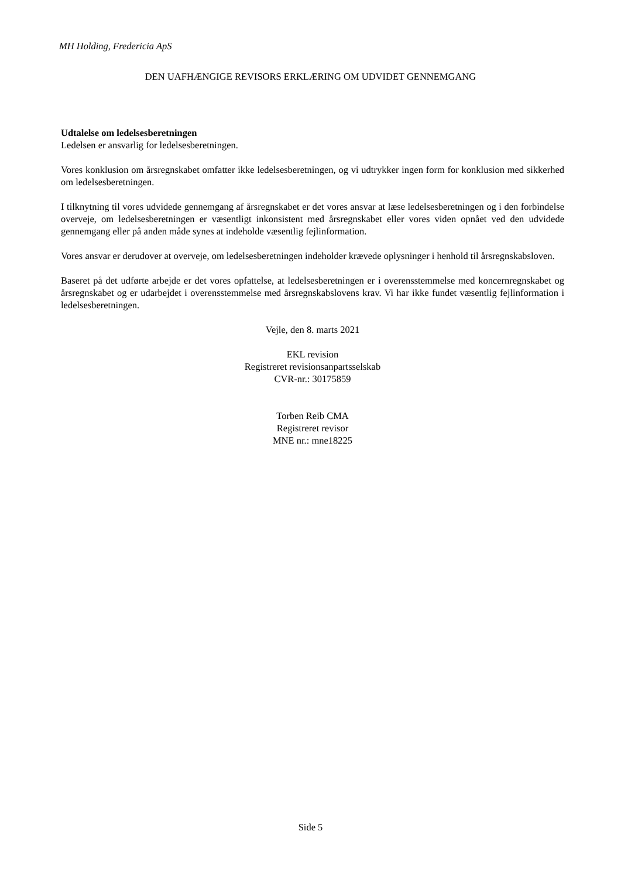MH Holding, Fredericia ApS
DEN UAFHÆNGIGE REVISORS ERKLÆRING OM UDVIDET GENNEMGANG
Udtalelse om ledelsesberetningen
Ledelsen er ansvarlig for ledelsesberetningen.
Vores konklusion om årsregnskabet omfatter ikke ledelsesberetningen, og vi udtrykker ingen form for konklusion med sikkerhed om ledelsesberetningen.
I tilknytning til vores udvidede gennemgang af årsregnskabet er det vores ansvar at læse ledelsesberetningen og i den forbindelse overveje, om ledelsesberetningen er væsentligt inkonsistent med årsregnskabet eller vores viden opnået ved den udvidede gennemgang eller på anden måde synes at indeholde væsentlig fejlinformation.
Vores ansvar er derudover at overveje, om ledelsesberetningen indeholder krævede oplysninger i henhold til årsregnskabsloven.
Baseret på det udførte arbejde er det vores opfattelse, at ledelsesberetningen er i overensstemmelse med koncernregnskabet og årsregnskabet og er udarbejdet i overensstemmelse med årsregnskabslovens krav. Vi har ikke fundet væsentlig fejlinformation i ledelsesberetningen.
Vejle, den 8. marts 2021
EKL revision
Registreret revisionsanpartsselskab
CVR-nr.: 30175859
Torben Reib CMA
Registreret revisor
MNE nr.: mne18225
Side 5